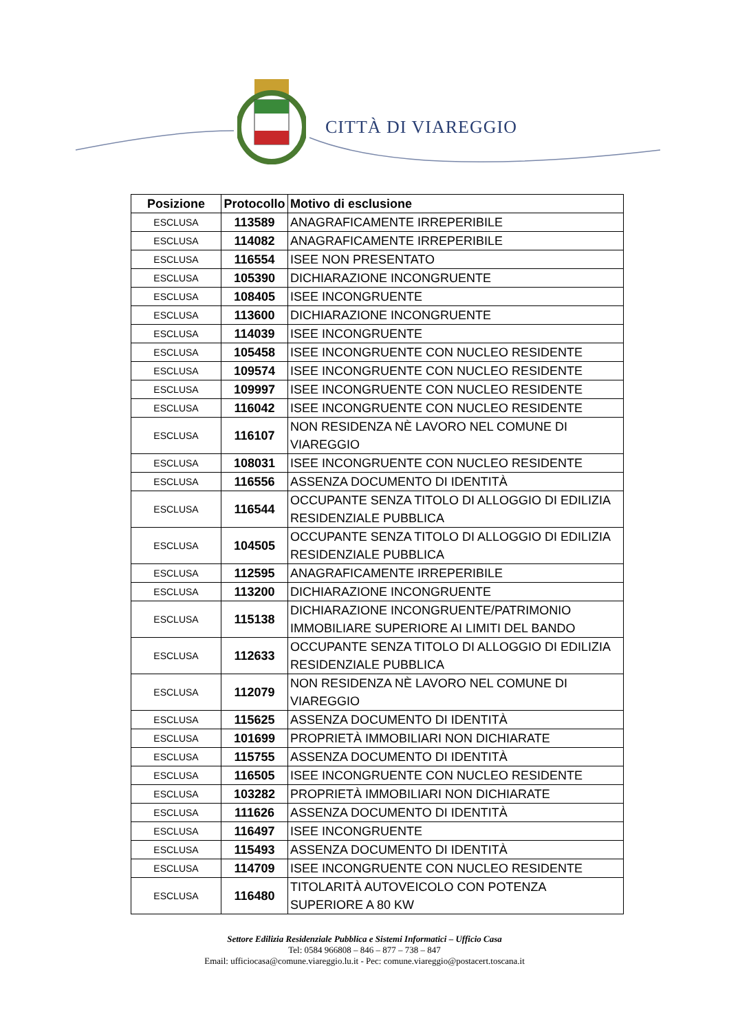CITTÀ DI VIAREGGIO
| Posizione | Protocollo | Motivo di esclusione |
| --- | --- | --- |
| ESCLUSA | 113589 | ANAGRAFICAMENTE IRREPERIBILE |
| ESCLUSA | 114082 | ANAGRAFICAMENTE IRREPERIBILE |
| ESCLUSA | 116554 | ISEE NON PRESENTATO |
| ESCLUSA | 105390 | DICHIARAZIONE INCONGRUENTE |
| ESCLUSA | 108405 | ISEE INCONGRUENTE |
| ESCLUSA | 113600 | DICHIARAZIONE INCONGRUENTE |
| ESCLUSA | 114039 | ISEE INCONGRUENTE |
| ESCLUSA | 105458 | ISEE INCONGRUENTE CON NUCLEO RESIDENTE |
| ESCLUSA | 109574 | ISEE INCONGRUENTE CON NUCLEO RESIDENTE |
| ESCLUSA | 109997 | ISEE INCONGRUENTE CON NUCLEO RESIDENTE |
| ESCLUSA | 116042 | ISEE INCONGRUENTE CON NUCLEO RESIDENTE |
| ESCLUSA | 116107 | NON RESIDENZA NÈ LAVORO NEL COMUNE DI VIAREGGIO |
| ESCLUSA | 108031 | ISEE INCONGRUENTE CON NUCLEO RESIDENTE |
| ESCLUSA | 116556 | ASSENZA DOCUMENTO DI IDENTITÀ |
| ESCLUSA | 116544 | OCCUPANTE SENZA TITOLO DI ALLOGGIO DI EDILIZIA RESIDENZIALE PUBBLICA |
| ESCLUSA | 104505 | OCCUPANTE SENZA TITOLO DI ALLOGGIO DI EDILIZIA RESIDENZIALE PUBBLICA |
| ESCLUSA | 112595 | ANAGRAFICAMENTE IRREPERIBILE |
| ESCLUSA | 113200 | DICHIARAZIONE INCONGRUENTE |
| ESCLUSA | 115138 | DICHIARAZIONE INCONGRUENTE/PATRIMONIO IMMOBILIARE SUPERIORE AI LIMITI DEL BANDO |
| ESCLUSA | 112633 | OCCUPANTE SENZA TITOLO DI ALLOGGIO DI EDILIZIA RESIDENZIALE PUBBLICA |
| ESCLUSA | 112079 | NON RESIDENZA NÈ LAVORO NEL COMUNE DI VIAREGGIO |
| ESCLUSA | 115625 | ASSENZA DOCUMENTO DI IDENTITÀ |
| ESCLUSA | 101699 | PROPRIETÀ IMMOBILIARI NON DICHIARATE |
| ESCLUSA | 115755 | ASSENZA DOCUMENTO DI IDENTITÀ |
| ESCLUSA | 116505 | ISEE INCONGRUENTE CON NUCLEO RESIDENTE |
| ESCLUSA | 103282 | PROPRIETÀ IMMOBILIARI NON DICHIARATE |
| ESCLUSA | 111626 | ASSENZA DOCUMENTO DI IDENTITÀ |
| ESCLUSA | 116497 | ISEE INCONGRUENTE |
| ESCLUSA | 115493 | ASSENZA DOCUMENTO DI IDENTITÀ |
| ESCLUSA | 114709 | ISEE INCONGRUENTE CON NUCLEO RESIDENTE |
| ESCLUSA | 116480 | TITOLARITÀ AUTOVEICOLO CON POTENZA SUPERIORE A 80 KW |
Settore Edilizia Residenziale Pubblica e Sistemi Informatici – Ufficio Casa
Tel: 0584 966808 – 846 – 877 – 738 – 847
Email: ufficiocasa@comune.viareggio.lu.it - Pec: comune.viareggio@postacert.toscana.it